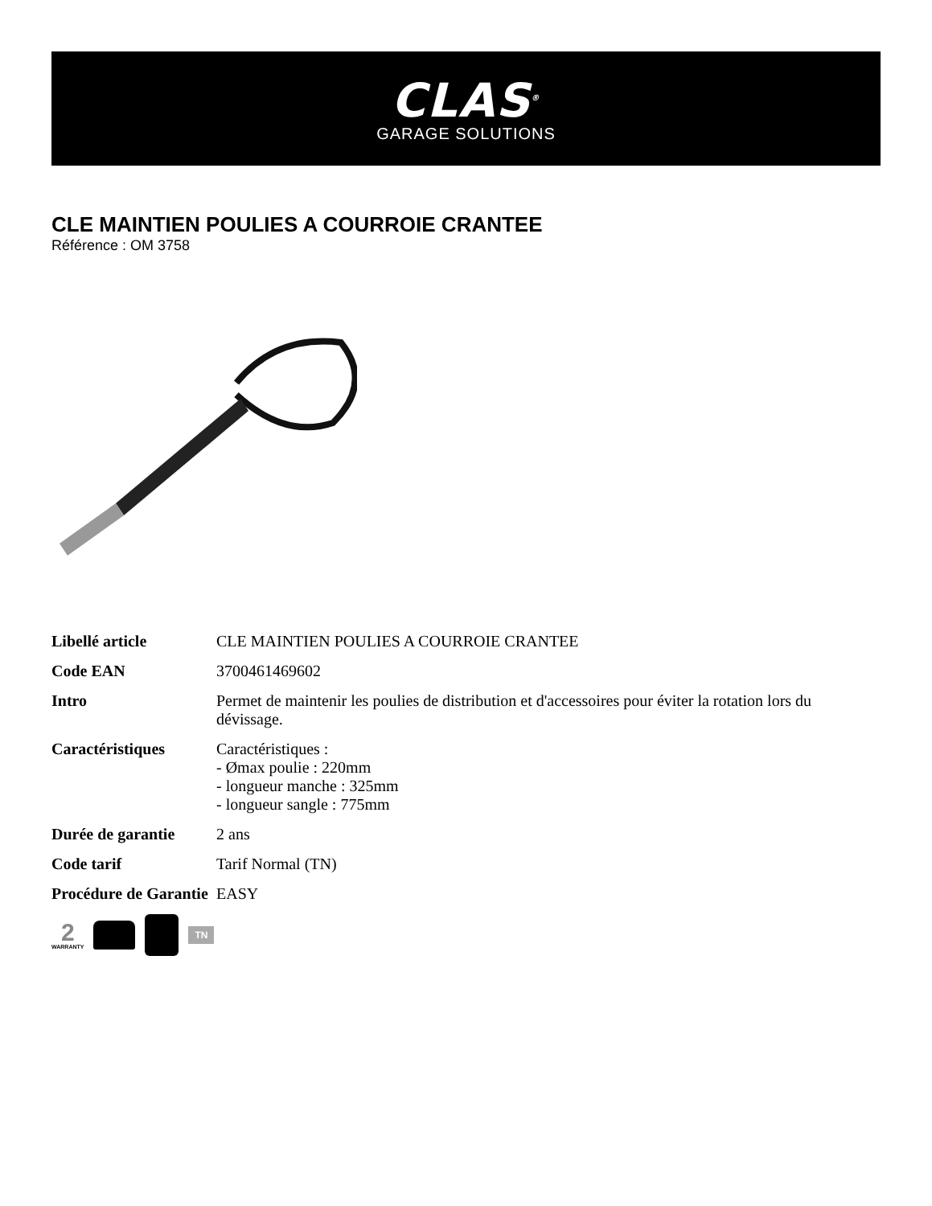CLAS<sup>®</sup>
GARAGE SOLUTIONS
CLE MAINTIEN POULIES A COURROIE CRANTEE
Référence : OM 3758
| Libellé article | CLE MAINTIEN POULIES A COURROIE CRANTEE |
| Code EAN | 3700461469602 |
| Intro | Permet de maintenir les poulies de distribution et d'accessoires pour éviter la rotation lors du dévissage. |
| Caractéristiques | Caractéristiques : - Ømax poulie : 220mm - longueur manche : 325mm - longueur sangle : 775mm |
| Durée de garantie | 2 ans |
| Code tarif | Tarif Normal (TN) |
| Procédure de Garantie | EASY |
2
WARRANTY
TN